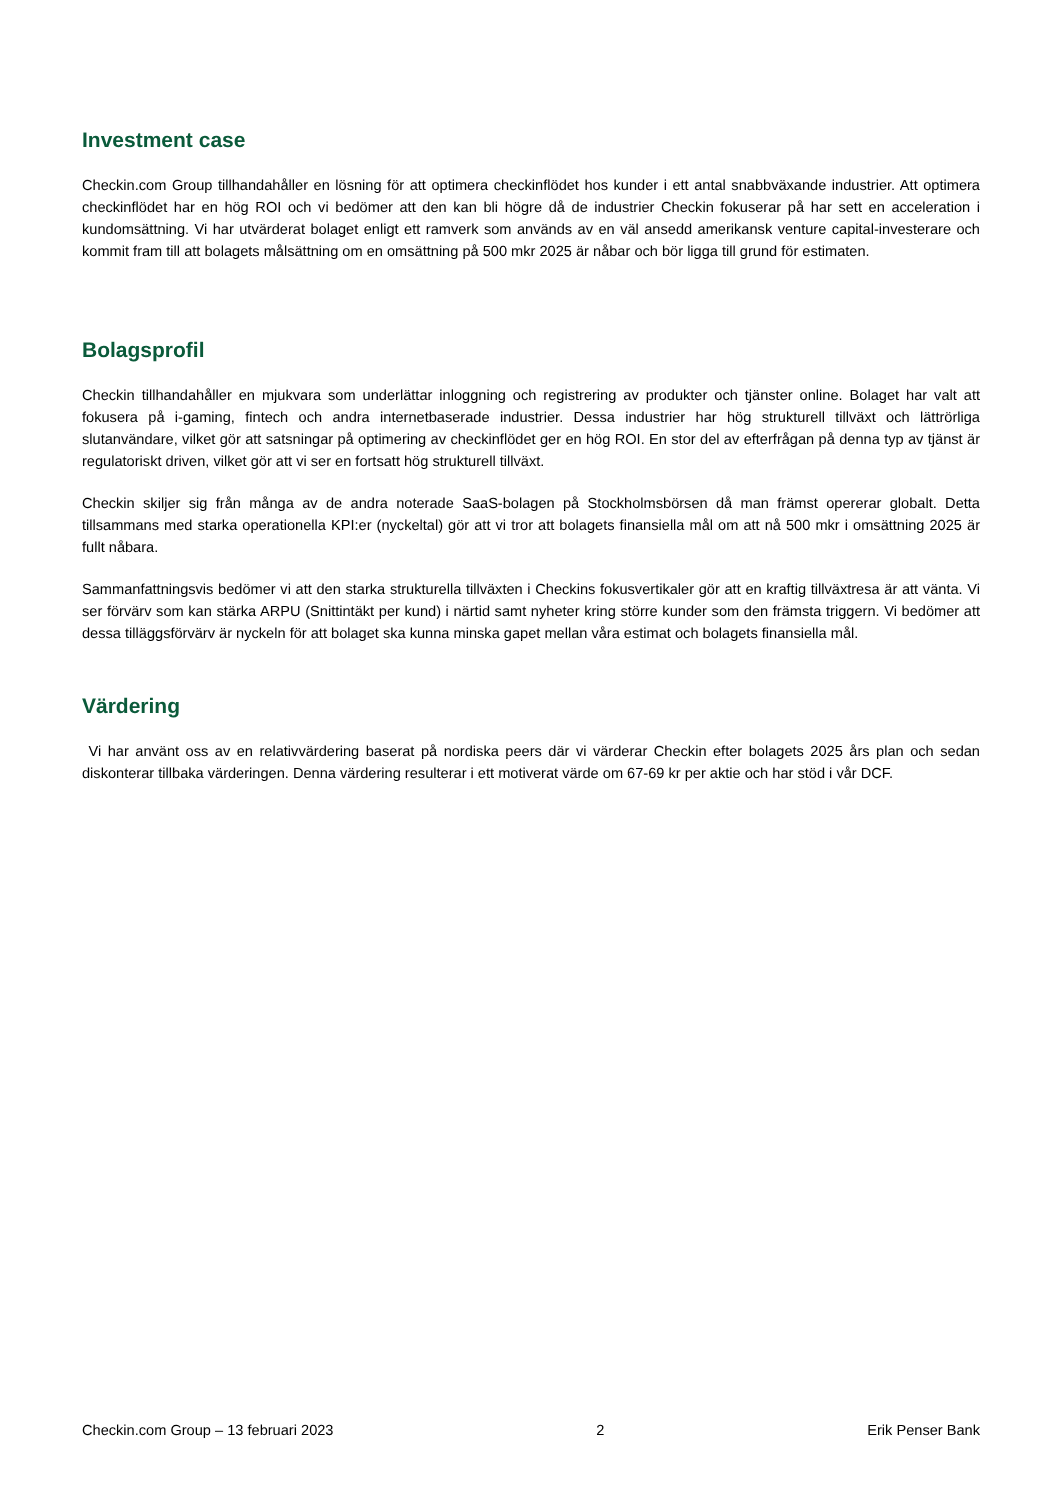Investment case
Checkin.com Group tillhandahåller en lösning för att optimera checkinflödet hos kunder i ett antal snabbväxande industrier. Att optimera checkinflödet har en hög ROI och vi bedömer att den kan bli högre då de industrier Checkin fokuserar på har sett en acceleration i kundomsättning. Vi har utvärderat bolaget enligt ett ramverk som används av en väl ansedd amerikansk venture capital-investerare och kommit fram till att bolagets målsättning om en omsättning på 500 mkr 2025 är nåbar och bör ligga till grund för estimaten.
Bolagsprofil
Checkin tillhandahåller en mjukvara som underlättar inloggning och registrering av produkter och tjänster online. Bolaget har valt att fokusera på i-gaming, fintech och andra internetbaserade industrier. Dessa industrier har hög strukturell tillväxt och lättrörliga slutanvändare, vilket gör att satsningar på optimering av checkinflödet ger en hög ROI. En stor del av efterfrågan på denna typ av tjänst är regulatoriskt driven, vilket gör att vi ser en fortsatt hög strukturell tillväxt.
Checkin skiljer sig från många av de andra noterade SaaS-bolagen på Stockholmsbörsen då man främst opererar globalt. Detta tillsammans med starka operationella KPI:er (nyckeltal) gör att vi tror att bolagets finansiella mål om att nå 500 mkr i omsättning 2025 är fullt nåbara.
Sammanfattningsvis bedömer vi att den starka strukturella tillväxten i Checkins fokusvertikaler gör att en kraftig tillväxtresa är att vänta. Vi ser förvärv som kan stärka ARPU (Snittintäkt per kund) i närtid samt nyheter kring större kunder som den främsta triggern. Vi bedömer att dessa tilläggsförvärv är nyckeln för att bolaget ska kunna minska gapet mellan våra estimat och bolagets finansiella mål.
Värdering
Vi har använt oss av en relativvärdering baserat på nordiska peers där vi värderar Checkin efter bolagets 2025 års plan och sedan diskonterar tillbaka värderingen. Denna värdering resulterar i ett motiverat värde om 67-69 kr per aktie och har stöd i vår DCF.
Checkin.com Group – 13 februari 2023 2 Erik Penser Bank